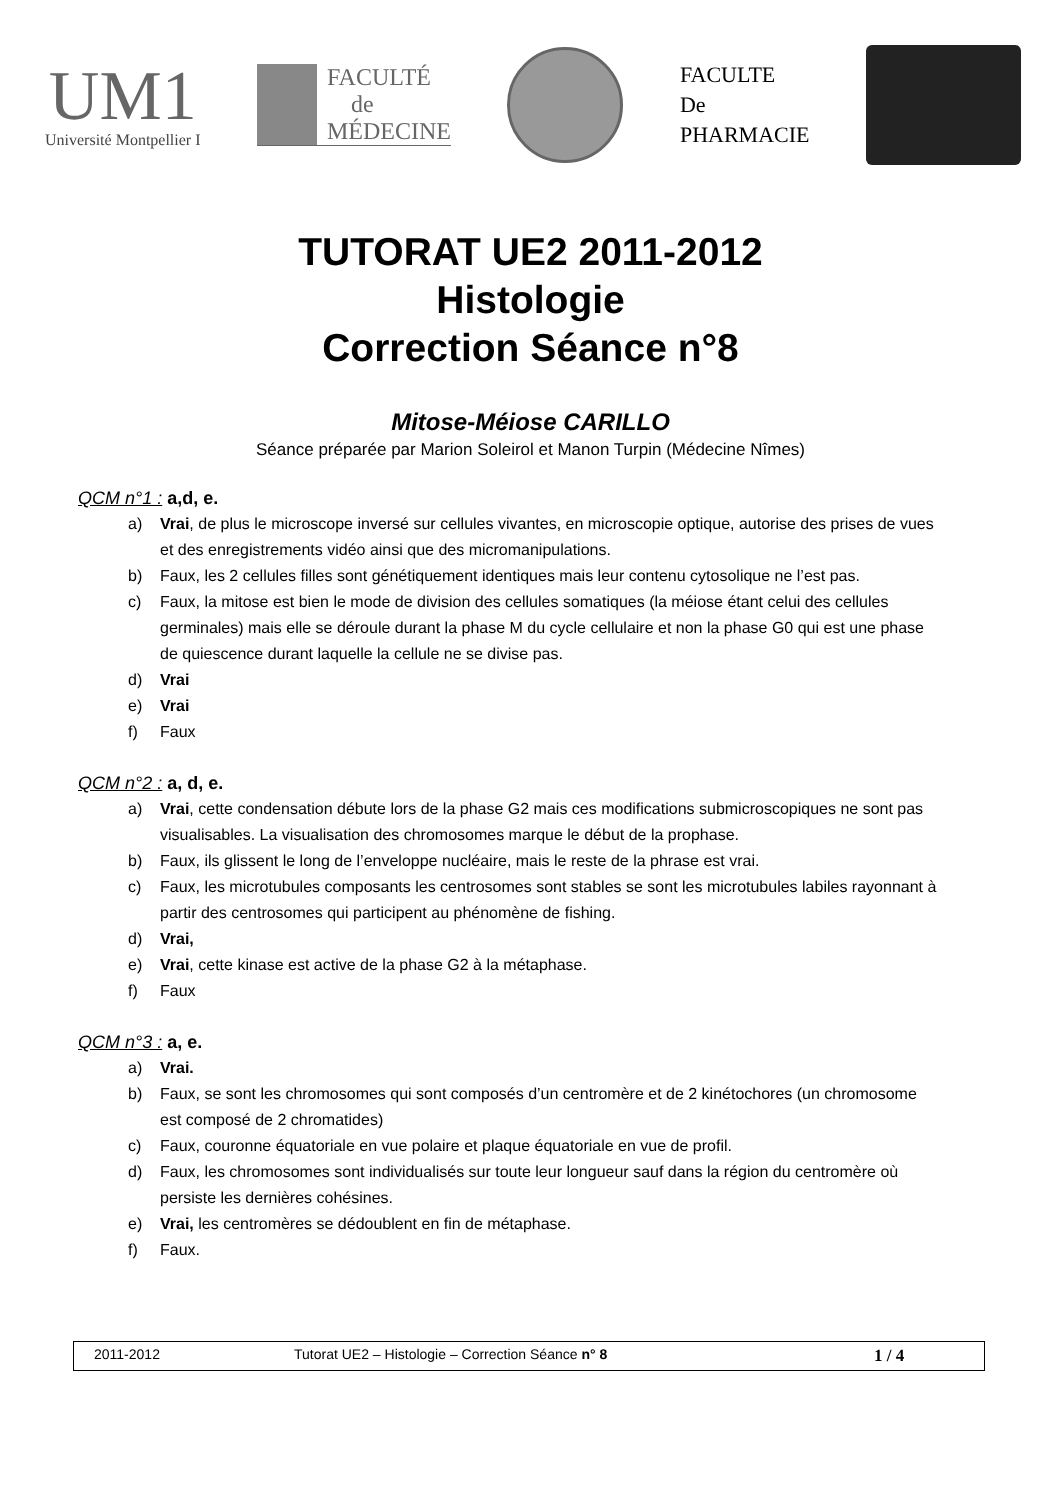UM1
Université Montpellier I
FACULTÉ
de
MÉDECINE
FACULTE
De
PHARMACIE
TUTORAT UE2 2011-2012
Histologie
Correction Séance n°8
Mitose-Méiose CARILLO
Séance préparée par Marion Soleirol et Manon Turpin (Médecine Nîmes)
QCM n°1 : a,d, e.
a) Vrai, de plus le microscope inversé sur cellules vivantes, en microscopie optique, autorise des prises de vues et des enregistrements vidéo ainsi que des micromanipulations.
b) Faux, les 2 cellules filles sont génétiquement identiques mais leur contenu cytosolique ne l’est pas.
c) Faux, la mitose est bien le mode de division des cellules somatiques (la méiose étant celui des cellules germinales) mais elle se déroule durant la phase M du cycle cellulaire et non la phase G0 qui est une phase de quiescence durant laquelle la cellule ne se divise pas.
d) Vrai
e) Vrai
f) Faux
QCM n°2 : a, d, e.
a) Vrai, cette condensation débute lors de la phase G2 mais ces modifications submicroscopiques ne sont pas visualisables. La visualisation des chromosomes marque le début de la prophase.
b) Faux, ils glissent le long de l’enveloppe nucléaire, mais le reste de la phrase est vrai.
c) Faux, les microtubules composants les centrosomes sont stables se sont les microtubules labiles rayonnant à partir des centrosomes qui participent au phénomène de fishing.
d) Vrai,
e) Vrai, cette kinase est active de la phase G2 à la métaphase.
f) Faux
QCM n°3 : a, e.
a) Vrai.
b) Faux, se sont les chromosomes qui sont composés d’un centromère et de 2 kinétochores (un chromosome est composé de 2 chromatides)
c) Faux, couronne équatoriale en vue polaire et plaque équatoriale en vue de profil.
d) Faux, les chromosomes sont individualisés sur toute leur longueur sauf dans la région du centromère où persiste les dernières cohésines.
e) Vrai, les centromères se dédoublent en fin de métaphase.
f) Faux.
2011-2012 Tutorat UE2 – Histologie – Correction Séance n° 8
1 / 4